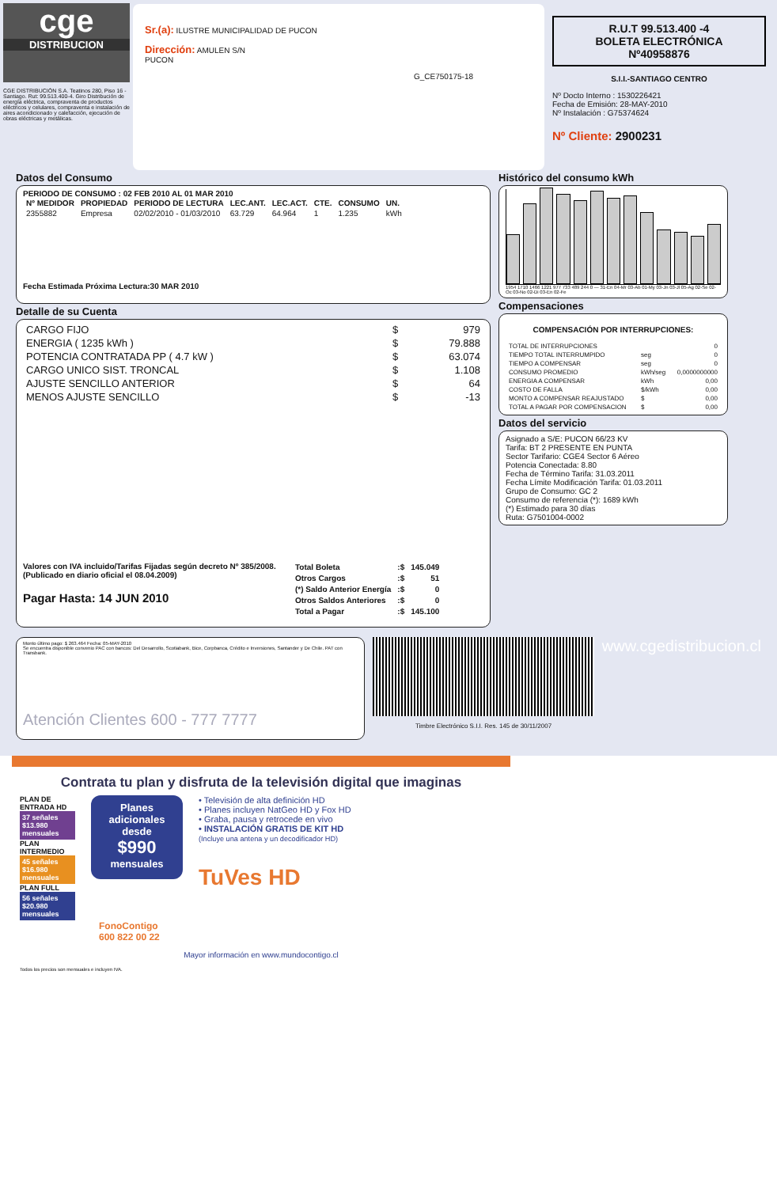cge
DISTRIBUCION
CGE DISTRIBUCIÓN S.A. Teatinos 280, Piso 16 - Santiago. Rut: 99.513.400-4. Giro Distribución de energía eléctrica, compraventa de productos eléctricos y celulares, compraventa e instalación de aires acondicionado y calefacción, ejecución de obras eléctricas y metálicas.
Sr.(a): ILUSTRE MUNICIPALIDAD DE PUCON
Dirección: AMULEN S/N
PUCON
G_CE750175-18
R.U.T 99.513.400 -4
BOLETA ELECTRÓNICA
Nº40958876
S.I.I.-SANTIAGO CENTRO
Nº Docto Interno : 1530226421
Fecha de Emisión: 28-MAY-2010
Nº Instalación : G75374624
Nº Cliente: 2900231
Datos del Consumo
PERIODO DE CONSUMO : 02 FEB 2010 AL 01 MAR 2010
| Nº MEDIDOR | PROPIEDAD | PERIODO DE LECTURA | LEC.ANT. | LEC.ACT. | CTE. | CONSUMO | UN. |
| --- | --- | --- | --- | --- | --- | --- | --- |
| 2355882 | Empresa | 02/02/2010 - 01/03/2010 | 63.729 | 64.964 | 1 | 1.235 | kWh |
Fecha Estimada Próxima Lectura:30 MAR 2010
Detalle de su Cuenta
| CARGO FIJO | $ | 979 |
| ENERGIA ( 1235 kWh ) | $ | 79.888 |
| POTENCIA CONTRATADA PP ( 4.7 kW ) | $ | 63.074 |
| CARGO UNICO SIST. TRONCAL | $ | 1.108 |
| AJUSTE SENCILLO ANTERIOR | $ | 64 |
| MENOS AJUSTE SENCILLO | $ | -13 |
Valores con IVA incluido/Tarifas Fijadas según decreto Nº 385/2008. (Publicado en diario oficial el 08.04.2009)
Pagar Hasta: 14 JUN 2010
| Total Boleta | :$ | 145.049 |
| Otros Cargos | :$ | 51 |
| (*) Saldo Anterior Energía | :$ | 0 |
| Otros Saldos Anteriores | :$ | 0 |
| Total a Pagar | :$ | 145.100 |
Histórico del consumo kWh
1954 1710 1466 1221 977 733 489 244 0 — 31-En 04-Mr 03-Ab 01-My 03-Jn 03-Jl 05-Ag 02-Se 02-Oc 03-No 02-Di 03-En 02-Fe
Compensaciones
COMPENSACIÓN POR INTERRUPCIONES:
| TOTAL DE INTERRUPCIONES | | 0 |
| TIEMPO TOTAL INTERRUMPIDO | seg | 0 |
| TIEMPO A COMPENSAR | seg | 0 |
| CONSUMO PROMEDIO | kWh/seg | 0,0000000000 |
| ENERGIA A COMPENSAR | kWh | 0,00 |
| COSTO DE FALLA | $/kWh | 0,00 |
| MONTO A COMPENSAR REAJUSTADO | $ | 0,00 |
| TOTAL A PAGAR POR COMPENSACION | $ | 0,00 |
Datos del servicio
Asignado a S/E: PUCON 66/23 KV
Tarifa: BT 2 PRESENTE EN PUNTA
Sector Tarifario: CGE4 Sector 6 Aéreo
Potencia Conectada: 8.80
Fecha de Término Tarifa: 31.03.2011
Fecha Límite Modificación Tarifa: 01.03.2011
Grupo de Consumo: GC 2
Consumo de referencia (*): 1689 kWh
(*) Estimado para 30 días
Ruta: G7501004-0002
Monto último pago: $ 263.464 Fecha: 05-MAY-2010
Se encuentra disponible convenio PAC con bancos: Del Desarrollo, Scotiabank, Bice, Corpbanca, Crédito e Inversiones, Santander y De Chile. PAT con Transbank.
Atención Clientes 600 - 777 7777
Timbre Electrónico S.I.I. Res. 145 de 30/11/2007
www.cgedistribucion.cl
Contrata tu plan y disfruta de la televisión digital que imaginas
PLAN DE ENTRADA HD
37 señales $13.980 mensuales
PLAN INTERMEDIO
45 señales $16.980 mensuales
PLAN FULL
56 señales $20.980 mensuales
Planes adicionales desde
$990
mensuales
• Televisión de alta definición HD
• Planes incluyen NatGeo HD y Fox HD
• Graba, pausa y retrocede en vivo
• INSTALACIÓN GRATIS DE KIT HD
(Incluye una antena y un decodificador HD)
TuVes HD
FonoContigo
600 822 00 22
Mayor información en www.mundocontigo.cl
Todos los precios son mensuales e incluyen IVA.